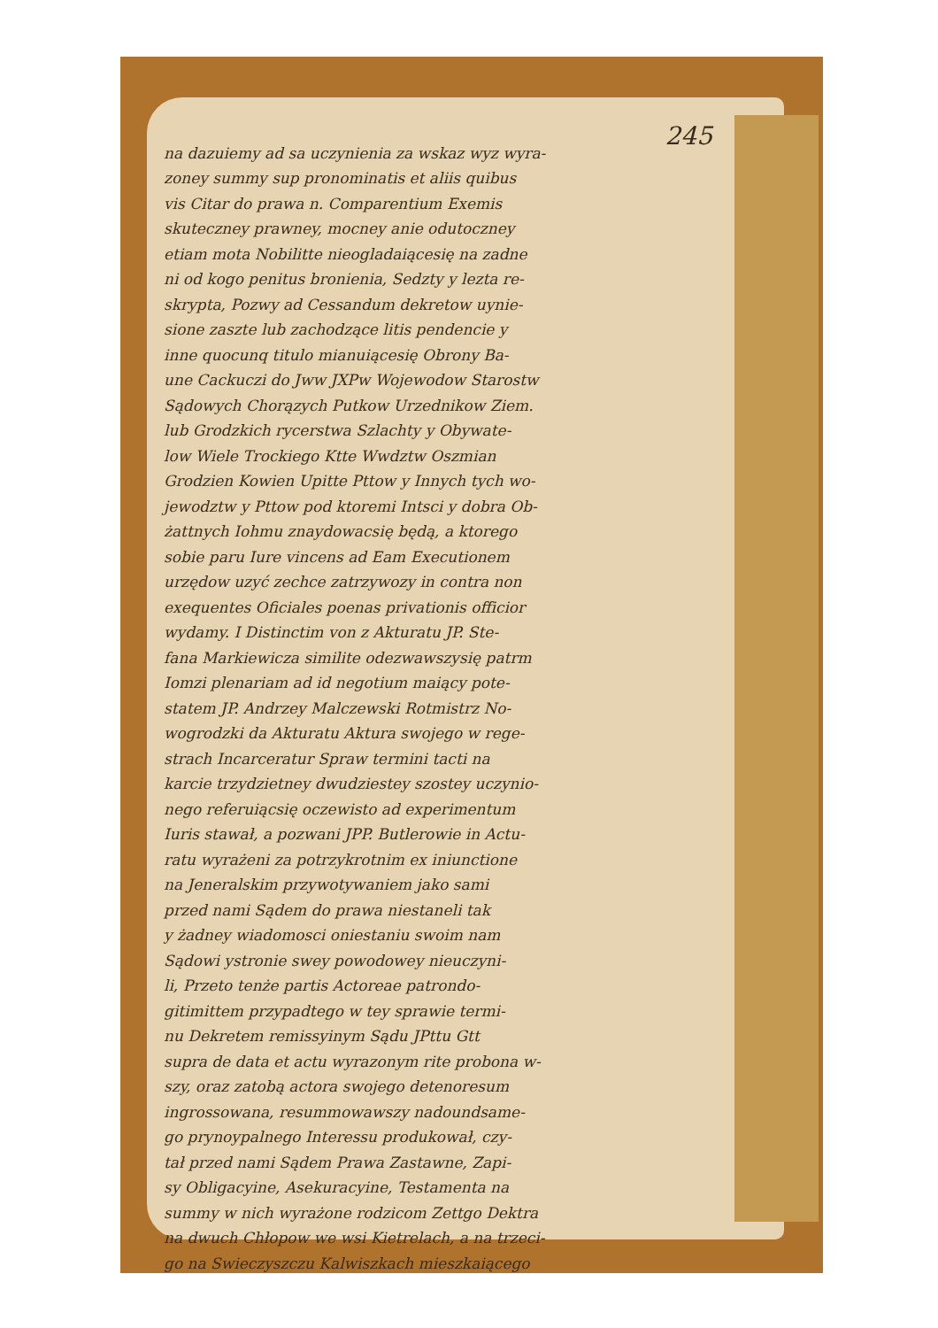245
na dazuiemy ad sa uczynienia za wskaz wyz wyra-
zoney summy sup pronominatis et aliis quibus
vis Citar do prawa n. Comparentium Exemis
skuteczney prawney, mocney anie odutoczney
etiam mota Nobilitte nieogladaiącesię na zadne
ni od kogo penitus bronienia, Sedzty y lezta re-
skrypta, Pozwy ad Cessandum dekretow uynie-
sione zaszte lub zachodzące litis pendencie y
inne quocunq titulo mianuiącesię Obrony Ba-
une Cackuczi do Jww JXPw Wojewodow Starostw
Sądowych Chorązych Putkow Urzednikow Ziem.
lub Grodzkich rycerstwa Szlachty y Obywate-
low Wiele Trockiego Ktte Wwdztw Oszmian
Grodzien Kowien Upitte Pttow y Innych tych wo-
jewodztw y Pttow pod ktoremi Intsci y dobra Ob-
żattnych Iohmu znaydowacsię będą, a ktorego
sobie paru Iure vincens ad Eam Executionem
urzędow uzyć zechce zatrzywozy in contra non
exequentes Oficiales poenas privationis officior
wydamy. I Distinctim von z Akturatu JP. Ste-
fana Markiewicza similite odezwawszysię patrm
Iomzi plenariam ad id negotium maiący pote-
statem JP. Andrzey Malczewski Rotmistrz No-
wogrodzki da Akturatu Aktura swojego w rege-
strach Incarceratur Spraw termini tacti na
karcie trzydzietney dwudziestey szostey uczynio-
nego referuiącsię oczewisto ad experimentum
Iuris stawał, a pozwani JPP. Butlerowie in Actu-
ratu wyrażeni za potrzykrotnim ex iniunctione
na Jeneralskim przywotywaniem jako sami
przed nami Sądem do prawa niestaneli tak
y żadney wiadomosci oniestaniu swoim nam
Sądowi ystronie swey powodowey nieuczyni-
li, Przeto tenże partis Actoreae patrondo-
gitimittem przypadtego w tey sprawie termi-
nu Dekretem remissyinym Sądu JPttu Gtt
supra de data et actu wyrazonym rite probona w-
szy, oraz zatobą actora swojego detenoresum
ingrossowana, resummowawszy nadoundsame-
go prynoypalnego Interessu produkował, czy-
tał przed nami Sądem Prawa Zastawne, Zapi-
sy Obligacyine, Asekuracyine, Testamenta na
summy w nich wyrażone rodzicom Zettgo Dektra
na dwuch Chłopow we wsi Kietrelach, a na trzeci-
go na Swieczyszczu Kalwiszkach mieszkaiącego